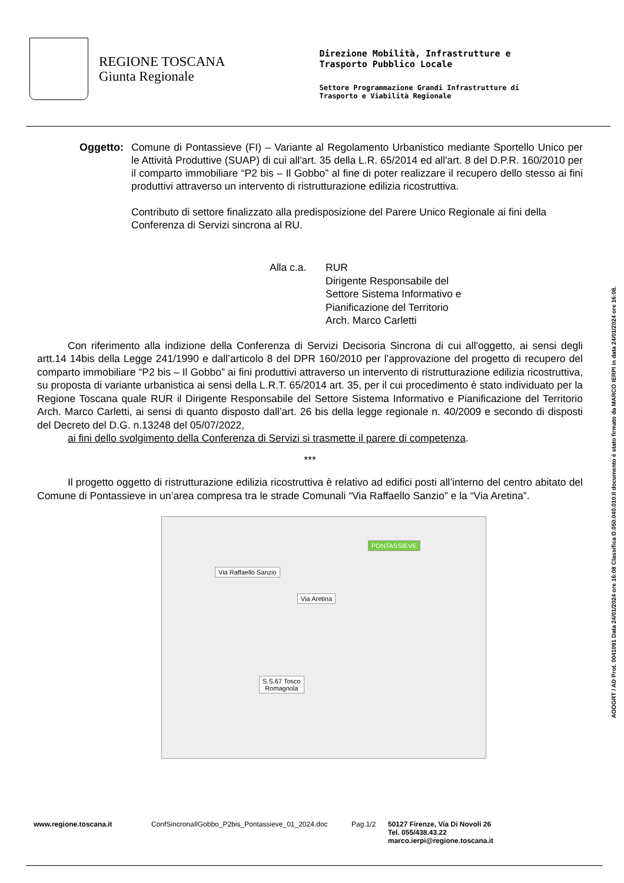REGIONE TOSCANA
Giunta Regionale
Direzione Mobilità, Infrastrutture e
Trasporto Pubblico Locale
Settore Programmazione Grandi Infrastrutture di
Trasporto e Viabilità Regionale
Oggetto: Comune di Pontassieve (FI) – Variante al Regolamento Urbanistico mediante Sportello Unico per le Attività Produttive (SUAP) di cui all'art. 35 della L.R. 65/2014 ed all'art. 8 del D.P.R. 160/2010 per il comparto immobiliare “P2 bis – Il Gobbo” al fine di poter realizzare il recupero dello stesso ai fini produttivi attraverso un intervento di ristrutturazione edilizia ricostruttiva.
Contributo di settore finalizzato alla predisposizione del Parere Unico Regionale ai fini della Conferenza di Servizi sincrona al RU.
Alla c.a. RUR
Dirigente Responsabile del
Settore Sistema Informativo e
Pianificazione del Territorio
Arch. Marco Carletti
Con riferimento alla indizione della Conferenza di Servizi Decisoria Sincrona di cui all'oggetto, ai sensi degli artt.14 14bis della Legge 241/1990 e dall’articolo 8 del DPR 160/2010 per l’approvazione del progetto di recupero del comparto immobiliare “P2 bis – Il Gobbo” ai fini produttivi attraverso un intervento di ristrutturazione edilizia ricostruttiva, su proposta di variante urbanistica ai sensi della L.R.T. 65/2014 art. 35, per il cui procedimento è stato individuato per la Regione Toscana quale RUR il Dirigente Responsabile del Settore Sistema Informativo e Pianificazione del Territorio Arch. Marco Carletti, ai sensi di quanto disposto dall’art. 26 bis della legge regionale n. 40/2009 e secondo di disposti del Decreto del D.G. n.13248 del 05/07/2022,
ai fini dello svolgimento della Conferenza di Servizi si trasmette il parere di competenza.
***
Il progetto oggetto di ristrutturazione edilizia ricostruttiva è relativo ad edifici posti all’interno del centro abitato del Comune di Pontassieve in un’area compresa tra le strade Comunali “Via Raffaello Sanzio” e la “Via Aretina”.
PONTASSIEVE
Via Raffaello Sanzio
Via Aretina
S.S.67 Tosco
Romagnola
AOOGRT / AD Prot. 0041091 Data 24/01/2024 ore 16:08 Classifica O.050.040.010.Il documento è stato firmato da MARCO IERPI in data 24/01/2024 ore 16:08.
www.regione.toscana.it ConfSincronaIlGobbo_P2bis_Pontassieve_01_2024.doc Pag.1/2 50127 Firenze, Via Di Novoli 26
Tel. 055/438.43.22
marco.ierpi@regione.toscana.it